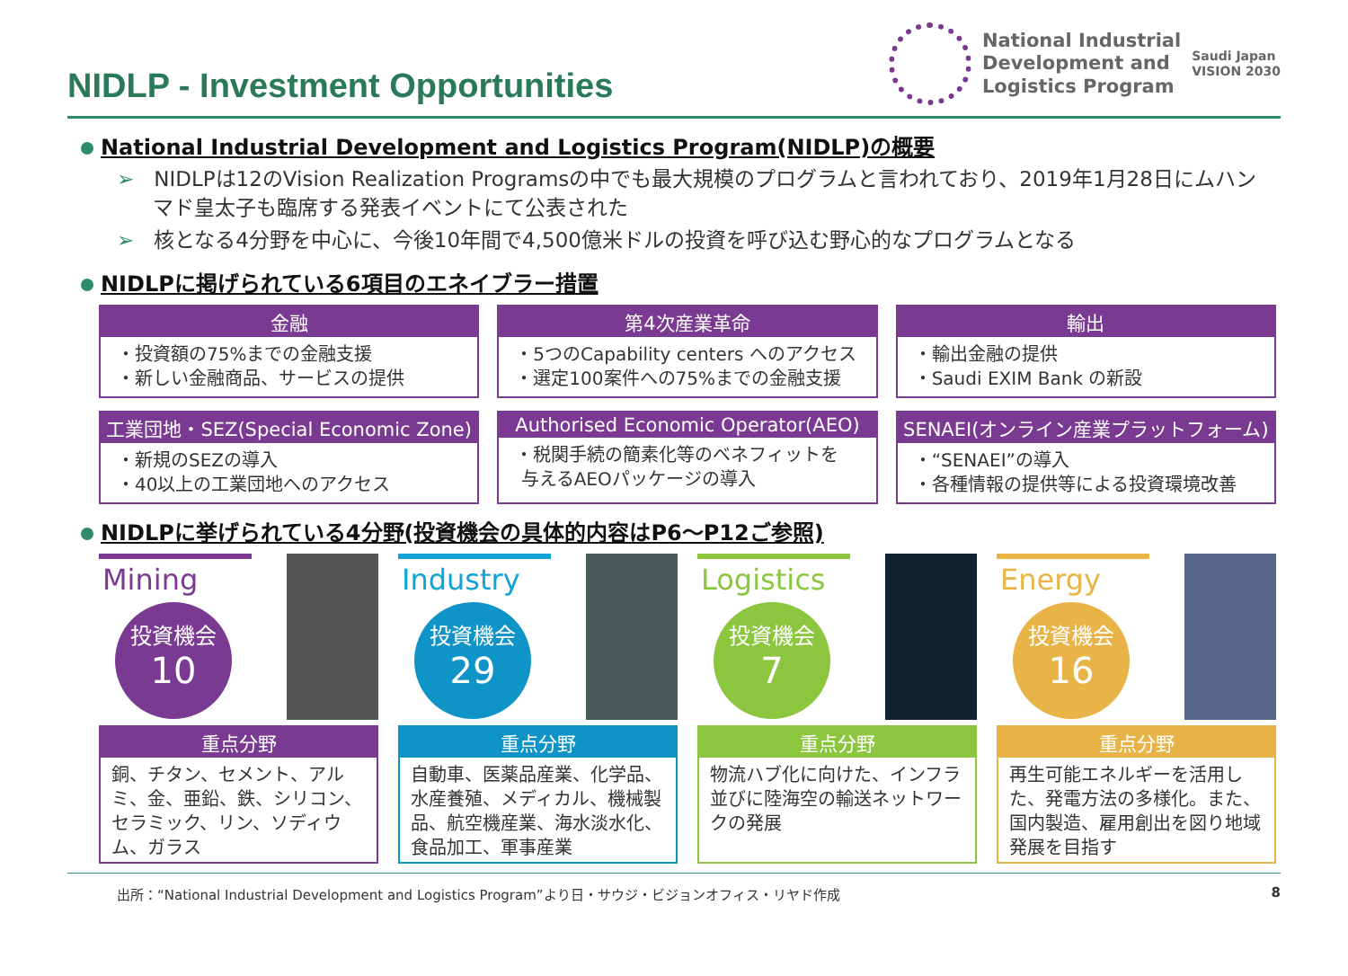NIDLP - Investment Opportunities
National Industrial
Development and
Logistics Program
Saudi Japan
VISION 2030
National Industrial Development and Logistics Program(NIDLP)の概要
➢ NIDLPは12のVision Realization Programsの中でも最大規模のプログラムと言われており、2019年1月28日にムハンマド皇太子も臨席する発表イベントにて公表された
➢ 核となる4分野を中心に、今後10年間で4,500億米ドルの投資を呼び込む野心的なプログラムとなる
NIDLPに掲げられている6項目のエネイブラー措置
金融
・投資額の75%までの金融支援
・新しい金融商品、サービスの提供
第4次産業革命
・5つのCapability centers へのアクセス
・選定100案件への75%までの金融支援
輸出
・輸出金融の提供
・Saudi EXIM Bank の新設
工業団地・SEZ(Special Economic Zone)
・新規のSEZの導入
・40以上の工業団地へのアクセス
Authorised Economic Operator(AEO)
・税関手続の簡素化等のベネフィットを
与えるAEOパッケージの導入
SENAEI(オンライン産業プラットフォーム)
・“SENAEI”の導入
・各種情報の提供等による投資環境改善
NIDLPに挙げられている4分野(投資機会の具体的内容はP6～P12ご参照)
Mining
投資機会
10
重点分野
銅、チタン、セメント、アルミ、金、亜鉛、鉄、シリコン、セラミック、リン、ソディウム、ガラス
Industry
投資機会
29
重点分野
自動車、医薬品産業、化学品、水産養殖、メディカル、機械製品、航空機産業、海水淡水化、食品加工、軍事産業
Logistics
投資機会
7
重点分野
物流ハブ化に向けた、インフラ並びに陸海空の輸送ネットワークの発展
Energy
投資機会
16
重点分野
再生可能エネルギーを活用した、発電方法の多様化。また、国内製造、雇用創出を図り地域発展を目指す
出所：“National Industrial Development and Logistics Program”より日・サウジ・ビジョンオフィス・リヤド作成 8